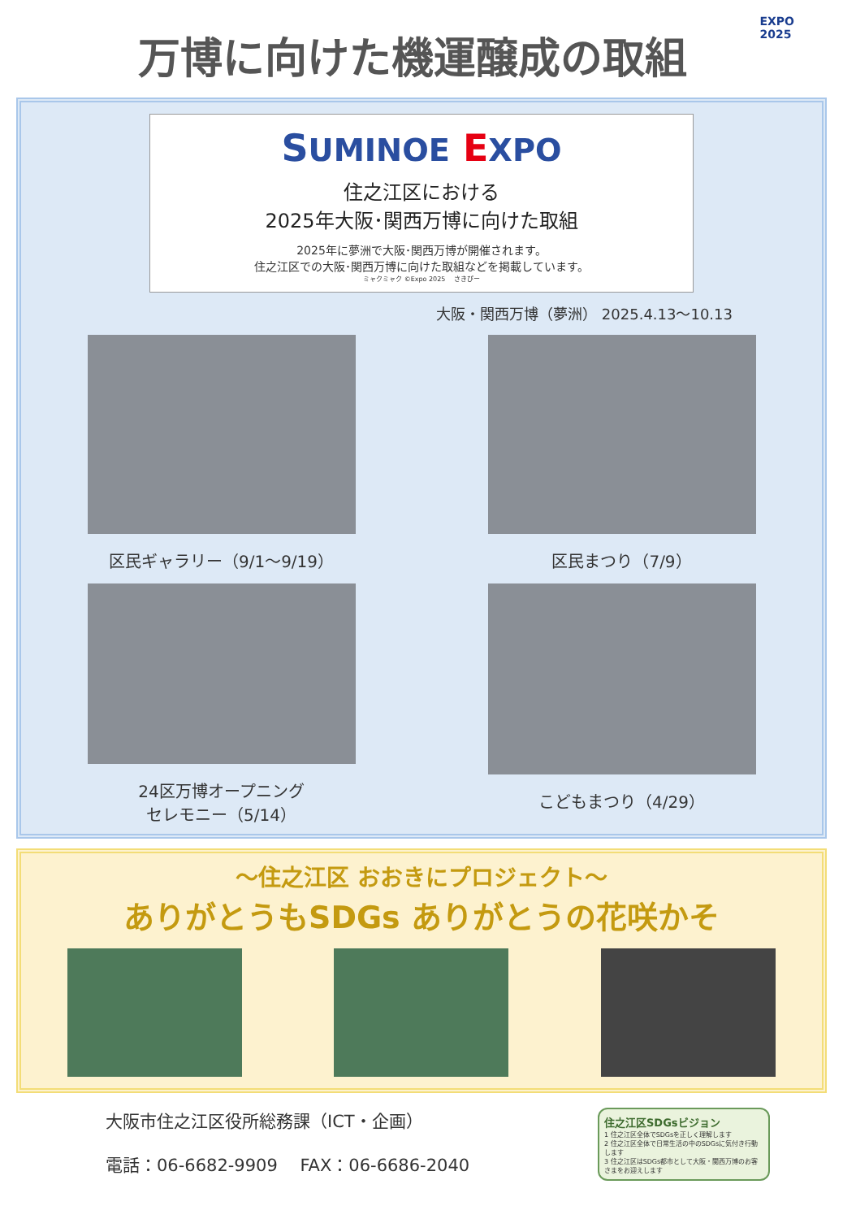EXPO
2025
万博に向けた機運醸成の取組
SUMINOE EXPO
住之江区における
2025年大阪･関西万博に向けた取組
2025年に夢洲で大阪･関西万博が開催されます。
住之江区での大阪･関西万博に向けた取組などを掲載しています。
ミャクミャク ©Expo 2025 　さきぴー
大阪・関西万博（夢洲） 2025.4.13～10.13
区民ギャラリー（9/1～9/19）
区民まつり（7/9）
24区万博オープニング
セレモニー（5/14）
こどもまつり（4/29）
～住之江区 おおきにプロジェクト～
ありがとうもSDGs ありがとうの花咲かそ
大阪市住之江区役所総務課（ICT・企画）
電話：06-6682-9909　 FAX：06-6686-2040
住之江区SDGsビジョン
1 住之江区全体でSDGsを正しく理解します
2 住之江区全体で日常生活の中のSDGsに気付き行動します
3 住之江区はSDGs都市として大阪・関西万博のお客さまをお迎えします